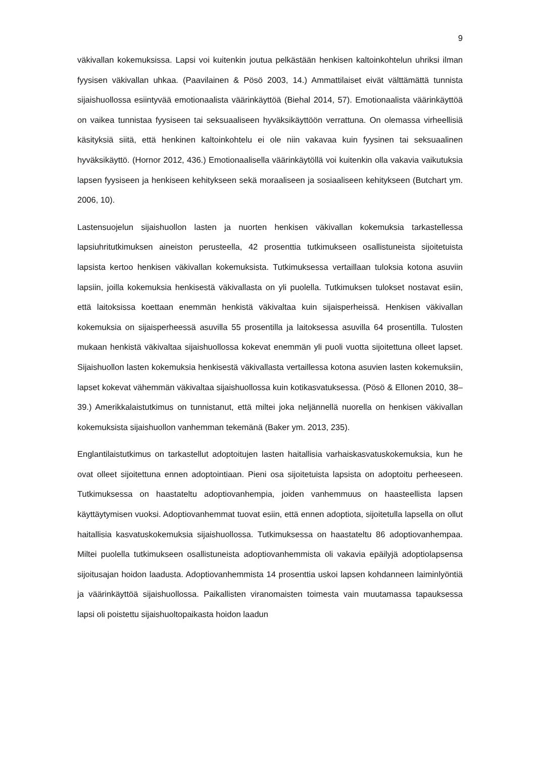9
väkivallan kokemuksissa. Lapsi voi kuitenkin joutua pelkästään henkisen kaltoinkohtelun uhriksi ilman fyysisen väkivallan uhkaa. (Paavilainen & Pösö 2003, 14.) Ammattilaiset eivät välttämättä tunnista sijaishuollossa esiintyvää emotionaalista väärinkäyttöä (Biehal 2014, 57). Emotionaalista väärinkäyttöä on vaikea tunnistaa fyysiseen tai seksuaaliseen hyväksikäyttöön verrattuna. On olemassa virheellisiä käsityksiä siitä, että henkinen kaltoinkohtelu ei ole niin vakavaa kuin fyysinen tai seksuaalinen hyväksikäyttö. (Hornor 2012, 436.) Emotionaalisella väärinkäytöllä voi kuitenkin olla vakavia vaikutuksia lapsen fyysiseen ja henkiseen kehitykseen sekä moraaliseen ja sosiaaliseen kehitykseen (Butchart ym. 2006, 10).
Lastensuojelun sijaishuollon lasten ja nuorten henkisen väkivallan kokemuksia tarkastellessa lapsiuhritutkimuksen aineiston perusteella, 42 prosenttia tutkimukseen osallistuneista sijoitetuista lapsista kertoo henkisen väkivallan kokemuksista. Tutkimuksessa vertaillaan tuloksia kotona asuviin lapsiin, joilla kokemuksia henkisestä väkivallasta on yli puolella. Tutkimuksen tulokset nostavat esiin, että laitoksissa koettaan enemmän henkistä väkivaltaa kuin sijaisperheissä. Henkisen väkivallan kokemuksia on sijaisperheessä asuvilla 55 prosentilla ja laitoksessa asuvilla 64 prosentilla. Tulosten mukaan henkistä väkivaltaa sijaishuollossa kokevat enemmän yli puoli vuotta sijoitettuna olleet lapset. Sijaishuollon lasten kokemuksia henkisestä väkivallasta vertaillessa kotona asuvien lasten kokemuksiin, lapset kokevat vähemmän väkivaltaa sijaishuollossa kuin kotikasvatuksessa. (Pösö & Ellonen 2010, 38–39.) Amerikkalaistutkimus on tunnistanut, että miltei joka neljännellä nuorella on henkisen väkivallan kokemuksista sijaishuollon vanhemman tekemänä (Baker ym. 2013, 235).
Englantilaistutkimus on tarkastellut adoptoitujen lasten haitallisia varhaiskasvatuskokemuksia, kun he ovat olleet sijoitettuna ennen adoptointiaan. Pieni osa sijoitetuista lapsista on adoptoitu perheeseen. Tutkimuksessa on haastateltu adoptiovanhempia, joiden vanhemmuus on haasteellista lapsen käyttäytymisen vuoksi. Adoptiovanhemmat tuovat esiin, että ennen adoptiota, sijoitetulla lapsella on ollut haitallisia kasvatuskokemuksia sijaishuollossa. Tutkimuksessa on haastateltu 86 adoptiovanhempaa. Miltei puolella tutkimukseen osallistuneista adoptiovanhemmista oli vakavia epäilyjä adoptiolapsensa sijoitusajan hoidon laadusta. Adoptiovanhemmista 14 prosenttia uskoi lapsen kohdanneen laiminlyöntiä ja väärinkäyttöä sijaishuollossa. Paikallisten viranomaisten toimesta vain muutamassa tapauksessa lapsi oli poistettu sijaishuoltopaikasta hoidon laadun